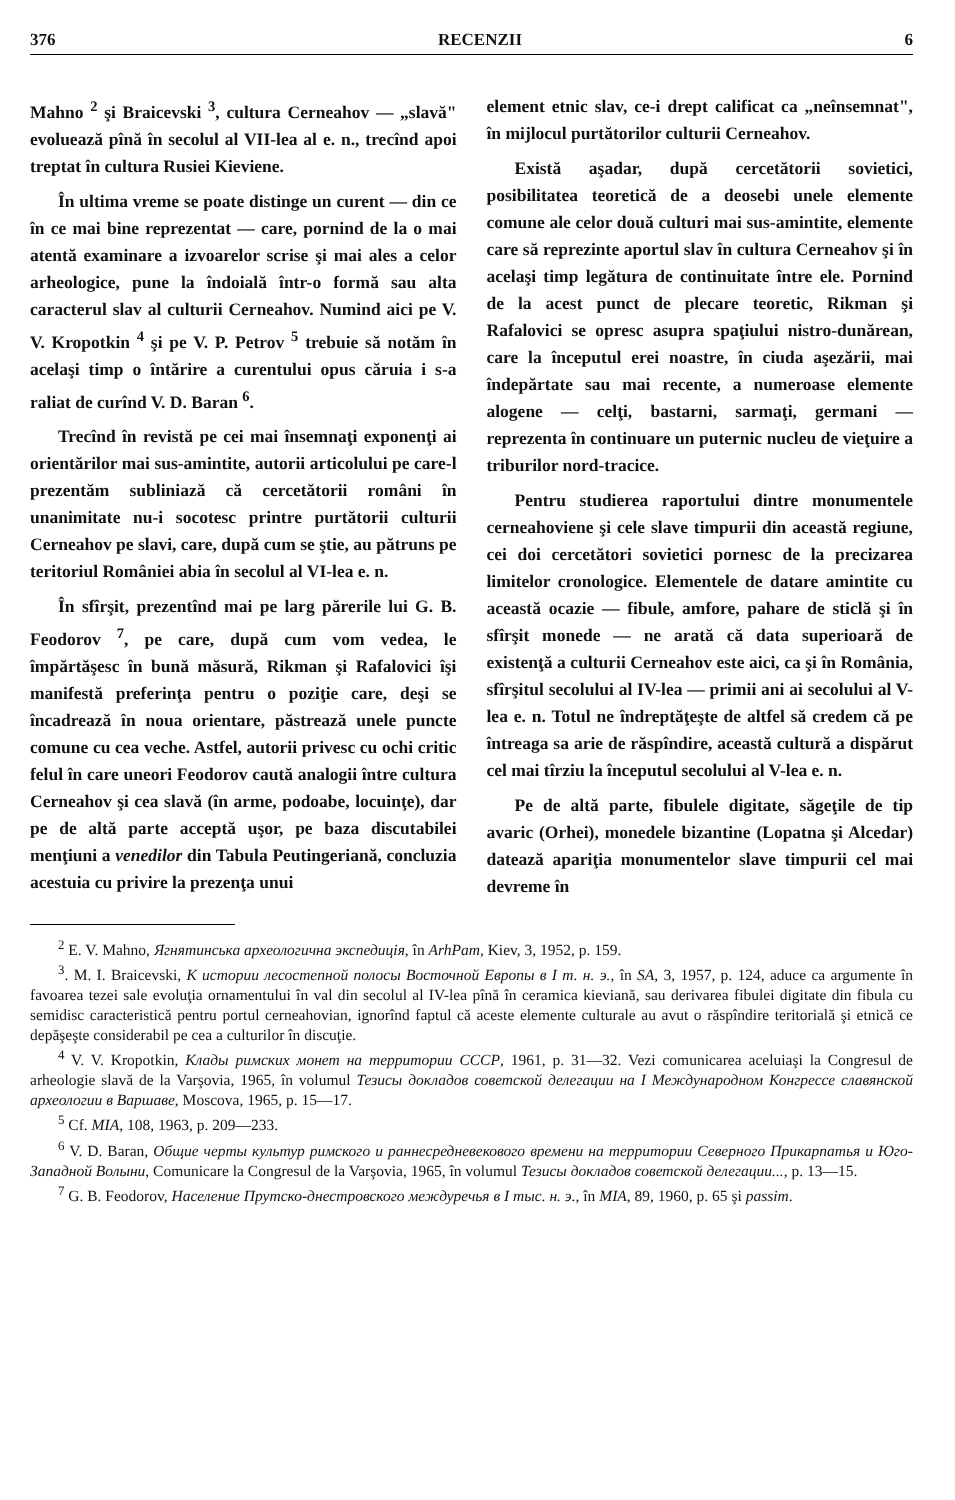376 RECENZII 6
Mahno <sup>2</sup> şi Braicevski <sup>3</sup>, cultura Cerneahov — „slavă" evoluează pînă în secolul al VII-lea al e. n., trecînd apoi treptat în cultura Rusiei Kieviene.
În ultima vreme se poate distinge un curent — din ce în ce mai bine reprezentat — care, pornind de la o mai atentă examinare a izvoarelor scrise şi mai ales a celor arheologice, pune la îndoială într-o formă sau alta caracterul slav al culturii Cerneahov. Numind aici pe V. V. Kropotkin <sup>4</sup> şi pe V. P. Petrov <sup>5</sup> trebuie să notăm în acelaşi timp o întărire a curentului opus căruia i s-a raliat de curînd V. D. Baran <sup>6</sup>.
Trecînd în revistă pe cei mai însemnaţi exponenţi ai orientărilor mai sus-amintite, autorii articolului pe care-l prezentăm subliniază că cercetătorii români în unanimitate nu-i socotesc printre purtătorii culturii Cerneahov pe slavi, care, după cum se ştie, au pătruns pe teritoriul României abia în secolul al VI-lea e. n.
În sfîrşit, prezentînd mai pe larg părerile lui G. B. Feodorov <sup>7</sup>, pe care, după cum vom vedea, le împărtăşesc în bună măsură, Rikman şi Rafalovici îşi manifestă preferinţa pentru o poziţie care, deşi se încadrează în noua orientare, păstrează unele puncte comune cu cea veche. Astfel, autorii privesc cu ochi critic felul în care uneori Feodorov caută analogii între cultura Cerneahov şi cea slavă (în arme, podoabe, locuinţe), dar pe de altă parte acceptă uşor, pe baza discutabilei menţiuni a venedilor din Tabula Peutingeriană, concluzia acestuia cu privire la prezenţa unui
element etnic slav, ce-i drept calificat ca „neînsemnat", în mijlocul purtătorilor culturii Cerneahov.
Există aşadar, după cercetătorii sovietici, posibilitatea teoretică de a deosebi unele elemente comune ale celor două culturi mai sus-amintite, elemente care să reprezinte aportul slav în cultura Cerneahov şi în acelaşi timp legătura de continuitate între ele. Pornind de la acest punct de plecare teoretic, Rikman şi Rafalovici se opresc asupra spaţiului nistro-dunărean, care la începutul erei noastre, în ciuda aşezării, mai îndepărtate sau mai recente, a numeroase elemente alogene — celţi, bastarni, sarmaţi, germani — reprezenta în continuare un puternic nucleu de vieţuire a triburilor nord-tracice.
Pentru studierea raportului dintre monumentele cerneahoviene şi cele slave timpurii din această regiune, cei doi cercetători sovietici pornesc de la precizarea limitelor cronologice. Elementele de datare amintite cu această ocazie — fibule, amfore, pahare de sticlă şi în sfîrşit monede — ne arată că data superioară de existenţă a culturii Cerneahov este aici, ca şi în România, sfîrşitul secolului al IV-lea — primii ani ai secolului al V-lea e. n. Totul ne îndreptăţeşte de altfel să credem că pe întreaga sa arie de răspîndire, această cultură a dispărut cel mai tîrziu la începutul secolului al V-lea e. n.
Pe de altă parte, fibulele digitate, săgeţile de tip avaric (Orhei), monedele bizantine (Lopatna şi Alcedar) datează apariţia monumentelor slave timpurii cel mai devreme în
<sup>2</sup> E. V. Mahno, Ягнятинська археологична экспедиція, în ArhPam, Kiev, 3, 1952, p. 159.
<sup>3</sup>. M. I. Braicevski, К истории лесостепной полосы Восточной Европы в I т. н. э., în SA, 3, 1957, p. 124, aduce ca argumente în favoarea tezei sale evoluţia ornamentului în val din secolul al IV-lea pînă în ceramica kieviană, sau derivarea fibulei digitate din fibula cu semidisc caracteristică pentru portul cerneahovian, ignorînd faptul că aceste elemente culturale au avut o răspîndire teritorială şi etnică ce depăşeşte considerabil pe cea a culturilor în discuţie.
<sup>4</sup> V. V. Kropotkin, Клады римских монет на территории СССР, 1961, p. 31—32. Vezi comunicarea aceluiaşi la Congresul de arheologie slavă de la Varşovia, 1965, în volumul Тезисы докладов советской делегации на I Международном Конгрессе славянской археологии в Варшаве, Moscova, 1965, p. 15—17.
<sup>5</sup> Cf. MIA, 108, 1963, p. 209—233.
<sup>6</sup> V. D. Baran, Общие черты культур римского и раннесредневекового времени на территории Северного Прикарпатья и Юго-Западной Волыни, Comunicare la Congresul de la Varşovia, 1965, în volumul Тезисы докладов советской делегации..., p. 13—15.
<sup>7</sup> G. B. Feodorov, Население Прутско-днестровского междуречья в I тыс. н. э., în MIA, 89, 1960, p. 65 şi passim.